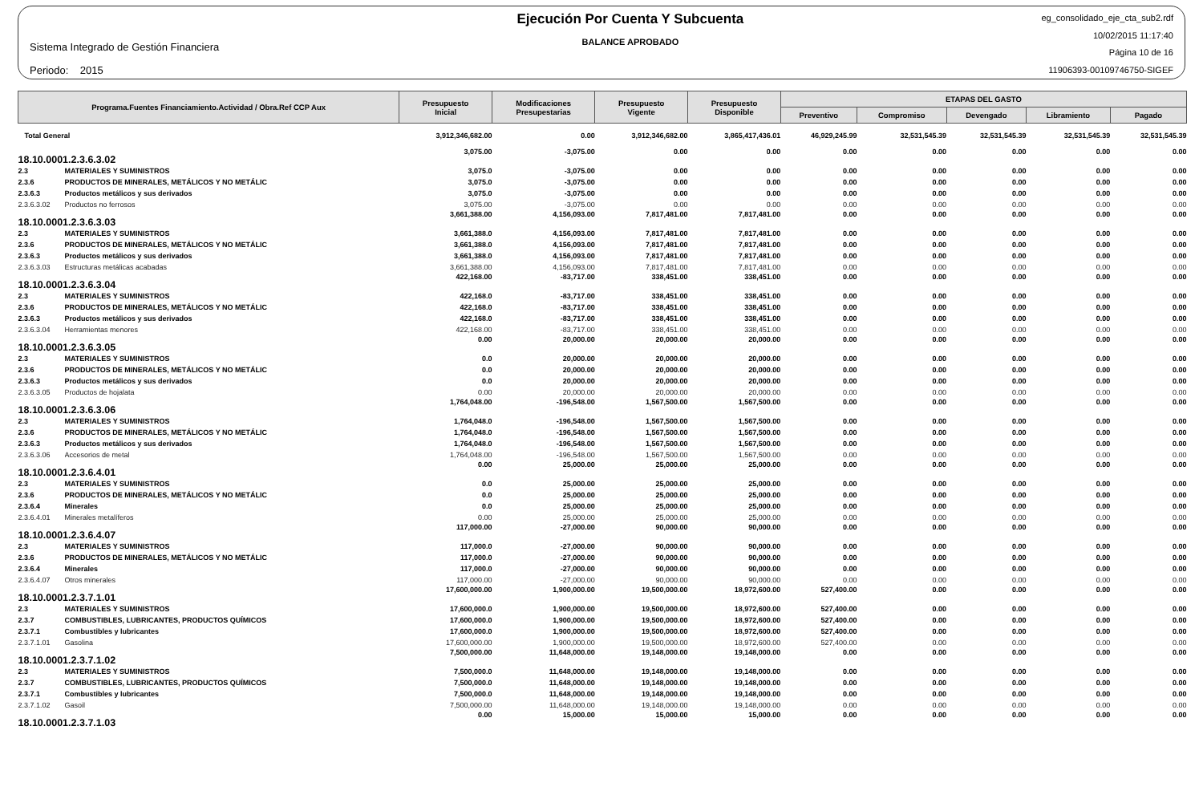Sistema Integrado de Gestión Financiera
Periodo: 2015
Ejecución Por Cuenta Y Subcuenta
BALANCE APROBADO
eg_consolidado_eje_cta_sub2.rdf
10/02/2015 11:17:40
Página 10 de 16
11906393-00109746750-SIGEF
| Programa.Fuentes Financiamiento.Actividad / Obra.Ref CCP Aux | | Presupuesto Inicial | Modificaciones Presupestarias | Presupuesto Vigente | Presupuesto Disponible | ETAPAS DEL GASTO | | | | |
| --- | --- | --- | --- | --- | --- | --- | --- | --- | --- | --- |
| | | | | | | Preventivo | Compromiso | Devengado | Libramiento | Pagado |
| Total General | | 3,912,346,682.00 | 0.00 | 3,912,346,682.00 | 3,865,417,436.01 | 46,929,245.99 | 32,531,545.39 | 32,531,545.39 | 32,531,545.39 | 32,531,545.39 |
| 18.10.0001.2.3.6.3.02 | | 3,075.00 | -3,075.00 | 0.00 | 0.00 | 0.00 | 0.00 | 0.00 | 0.00 | 0.00 |
| 2.3 | MATERIALES Y SUMINISTROS | 3,075.0 | -3,075.00 | 0.00 | 0.00 | 0.00 | 0.00 | 0.00 | 0.00 | 0.00 |
| 2.3.6 | PRODUCTOS DE MINERALES, METÁLICOS Y NO METÁLIC | 3,075.0 | -3,075.00 | 0.00 | 0.00 | 0.00 | 0.00 | 0.00 | 0.00 | 0.00 |
| 2.3.6.3 | Productos metálicos y sus derivados | 3,075.0 | -3,075.00 | 0.00 | 0.00 | 0.00 | 0.00 | 0.00 | 0.00 | 0.00 |
| 2.3.6.3.02 | Productos no ferrosos | 3,075.00 | -3,075.00 | 0.00 | 0.00 | 0.00 | 0.00 | 0.00 | 0.00 | 0.00 |
| 18.10.0001.2.3.6.3.03 | | 3,661,388.00 | 4,156,093.00 | 7,817,481.00 | 7,817,481.00 | 0.00 | 0.00 | 0.00 | 0.00 | 0.00 |
| 2.3 | MATERIALES Y SUMINISTROS | 3,661,388.0 | 4,156,093.00 | 7,817,481.00 | 7,817,481.00 | 0.00 | 0.00 | 0.00 | 0.00 | 0.00 |
| 2.3.6 | PRODUCTOS DE MINERALES, METÁLICOS Y NO METÁLIC | 3,661,388.0 | 4,156,093.00 | 7,817,481.00 | 7,817,481.00 | 0.00 | 0.00 | 0.00 | 0.00 | 0.00 |
| 2.3.6.3 | Productos metálicos y sus derivados | 3,661,388.0 | 4,156,093.00 | 7,817,481.00 | 7,817,481.00 | 0.00 | 0.00 | 0.00 | 0.00 | 0.00 |
| 2.3.6.3.03 | Estructuras metálicas acabadas | 3,661,388.00 | 4,156,093.00 | 7,817,481.00 | 7,817,481.00 | 0.00 | 0.00 | 0.00 | 0.00 | 0.00 |
| 18.10.0001.2.3.6.3.04 | | 422,168.00 | -83,717.00 | 338,451.00 | 338,451.00 | 0.00 | 0.00 | 0.00 | 0.00 | 0.00 |
| 2.3 | MATERIALES Y SUMINISTROS | 422,168.0 | -83,717.00 | 338,451.00 | 338,451.00 | 0.00 | 0.00 | 0.00 | 0.00 | 0.00 |
| 2.3.6 | PRODUCTOS DE MINERALES, METÁLICOS Y NO METÁLIC | 422,168.0 | -83,717.00 | 338,451.00 | 338,451.00 | 0.00 | 0.00 | 0.00 | 0.00 | 0.00 |
| 2.3.6.3 | Productos metálicos y sus derivados | 422,168.0 | -83,717.00 | 338,451.00 | 338,451.00 | 0.00 | 0.00 | 0.00 | 0.00 | 0.00 |
| 2.3.6.3.04 | Herramientas menores | 422,168.00 | -83,717.00 | 338,451.00 | 338,451.00 | 0.00 | 0.00 | 0.00 | 0.00 | 0.00 |
| 18.10.0001.2.3.6.3.05 | | 0.00 | 20,000.00 | 20,000.00 | 20,000.00 | 0.00 | 0.00 | 0.00 | 0.00 | 0.00 |
| 2.3 | MATERIALES Y SUMINISTROS | 0.0 | 20,000.00 | 20,000.00 | 20,000.00 | 0.00 | 0.00 | 0.00 | 0.00 | 0.00 |
| 2.3.6 | PRODUCTOS DE MINERALES, METÁLICOS Y NO METÁLIC | 0.0 | 20,000.00 | 20,000.00 | 20,000.00 | 0.00 | 0.00 | 0.00 | 0.00 | 0.00 |
| 2.3.6.3 | Productos metálicos y sus derivados | 0.0 | 20,000.00 | 20,000.00 | 20,000.00 | 0.00 | 0.00 | 0.00 | 0.00 | 0.00 |
| 2.3.6.3.05 | Productos de hojalata | 0.00 | 20,000.00 | 20,000.00 | 20,000.00 | 0.00 | 0.00 | 0.00 | 0.00 | 0.00 |
| 18.10.0001.2.3.6.3.06 | | 1,764,048.00 | -196,548.00 | 1,567,500.00 | 1,567,500.00 | 0.00 | 0.00 | 0.00 | 0.00 | 0.00 |
| 2.3 | MATERIALES Y SUMINISTROS | 1,764,048.0 | -196,548.00 | 1,567,500.00 | 1,567,500.00 | 0.00 | 0.00 | 0.00 | 0.00 | 0.00 |
| 2.3.6 | PRODUCTOS DE MINERALES, METÁLICOS Y NO METÁLIC | 1,764,048.0 | -196,548.00 | 1,567,500.00 | 1,567,500.00 | 0.00 | 0.00 | 0.00 | 0.00 | 0.00 |
| 2.3.6.3 | Productos metálicos y sus derivados | 1,764,048.0 | -196,548.00 | 1,567,500.00 | 1,567,500.00 | 0.00 | 0.00 | 0.00 | 0.00 | 0.00 |
| 2.3.6.3.06 | Accesorios de metal | 1,764,048.00 | -196,548.00 | 1,567,500.00 | 1,567,500.00 | 0.00 | 0.00 | 0.00 | 0.00 | 0.00 |
| 18.10.0001.2.3.6.4.01 | | 0.00 | 25,000.00 | 25,000.00 | 25,000.00 | 0.00 | 0.00 | 0.00 | 0.00 | 0.00 |
| 2.3 | MATERIALES Y SUMINISTROS | 0.0 | 25,000.00 | 25,000.00 | 25,000.00 | 0.00 | 0.00 | 0.00 | 0.00 | 0.00 |
| 2.3.6 | PRODUCTOS DE MINERALES, METÁLICOS Y NO METÁLIC | 0.0 | 25,000.00 | 25,000.00 | 25,000.00 | 0.00 | 0.00 | 0.00 | 0.00 | 0.00 |
| 2.3.6.4 | Minerales | 0.0 | 25,000.00 | 25,000.00 | 25,000.00 | 0.00 | 0.00 | 0.00 | 0.00 | 0.00 |
| 2.3.6.4.01 | Minerales metalíferos | 0.00 | 25,000.00 | 25,000.00 | 25,000.00 | 0.00 | 0.00 | 0.00 | 0.00 | 0.00 |
| 18.10.0001.2.3.6.4.07 | | 117,000.00 | -27,000.00 | 90,000.00 | 90,000.00 | 0.00 | 0.00 | 0.00 | 0.00 | 0.00 |
| 2.3 | MATERIALES Y SUMINISTROS | 117,000.0 | -27,000.00 | 90,000.00 | 90,000.00 | 0.00 | 0.00 | 0.00 | 0.00 | 0.00 |
| 2.3.6 | PRODUCTOS DE MINERALES, METÁLICOS Y NO METÁLIC | 117,000.0 | -27,000.00 | 90,000.00 | 90,000.00 | 0.00 | 0.00 | 0.00 | 0.00 | 0.00 |
| 2.3.6.4 | Minerales | 117,000.0 | -27,000.00 | 90,000.00 | 90,000.00 | 0.00 | 0.00 | 0.00 | 0.00 | 0.00 |
| 2.3.6.4.07 | Otros minerales | 117,000.00 | -27,000.00 | 90,000.00 | 90,000.00 | 0.00 | 0.00 | 0.00 | 0.00 | 0.00 |
| 18.10.0001.2.3.7.1.01 | | 17,600,000.00 | 1,900,000.00 | 19,500,000.00 | 18,972,600.00 | 527,400.00 | 0.00 | 0.00 | 0.00 | 0.00 |
| 2.3 | MATERIALES Y SUMINISTROS | 17,600,000.0 | 1,900,000.00 | 19,500,000.00 | 18,972,600.00 | 527,400.00 | 0.00 | 0.00 | 0.00 | 0.00 |
| 2.3.7 | COMBUSTIBLES, LUBRICANTES, PRODUCTOS QUÍMICOS | 17,600,000.0 | 1,900,000.00 | 19,500,000.00 | 18,972,600.00 | 527,400.00 | 0.00 | 0.00 | 0.00 | 0.00 |
| 2.3.7.1 | Combustibles y lubricantes | 17,600,000.0 | 1,900,000.00 | 19,500,000.00 | 18,972,600.00 | 527,400.00 | 0.00 | 0.00 | 0.00 | 0.00 |
| 2.3.7.1.01 | Gasolina | 17,600,000.00 | 1,900,000.00 | 19,500,000.00 | 18,972,600.00 | 527,400.00 | 0.00 | 0.00 | 0.00 | 0.00 |
| 18.10.0001.2.3.7.1.02 | | 7,500,000.00 | 11,648,000.00 | 19,148,000.00 | 19,148,000.00 | 0.00 | 0.00 | 0.00 | 0.00 | 0.00 |
| 2.3 | MATERIALES Y SUMINISTROS | 7,500,000.0 | 11,648,000.00 | 19,148,000.00 | 19,148,000.00 | 0.00 | 0.00 | 0.00 | 0.00 | 0.00 |
| 2.3.7 | COMBUSTIBLES, LUBRICANTES, PRODUCTOS QUÍMICOS | 7,500,000.0 | 11,648,000.00 | 19,148,000.00 | 19,148,000.00 | 0.00 | 0.00 | 0.00 | 0.00 | 0.00 |
| 2.3.7.1 | Combustibles y lubricantes | 7,500,000.0 | 11,648,000.00 | 19,148,000.00 | 19,148,000.00 | 0.00 | 0.00 | 0.00 | 0.00 | 0.00 |
| 2.3.7.1.02 | Gasoil | 7,500,000.00 | 11,648,000.00 | 19,148,000.00 | 19,148,000.00 | 0.00 | 0.00 | 0.00 | 0.00 | 0.00 |
| 18.10.0001.2.3.7.1.03 | | 0.00 | 15,000.00 | 15,000.00 | 15,000.00 | 0.00 | 0.00 | 0.00 | 0.00 | 0.00 |